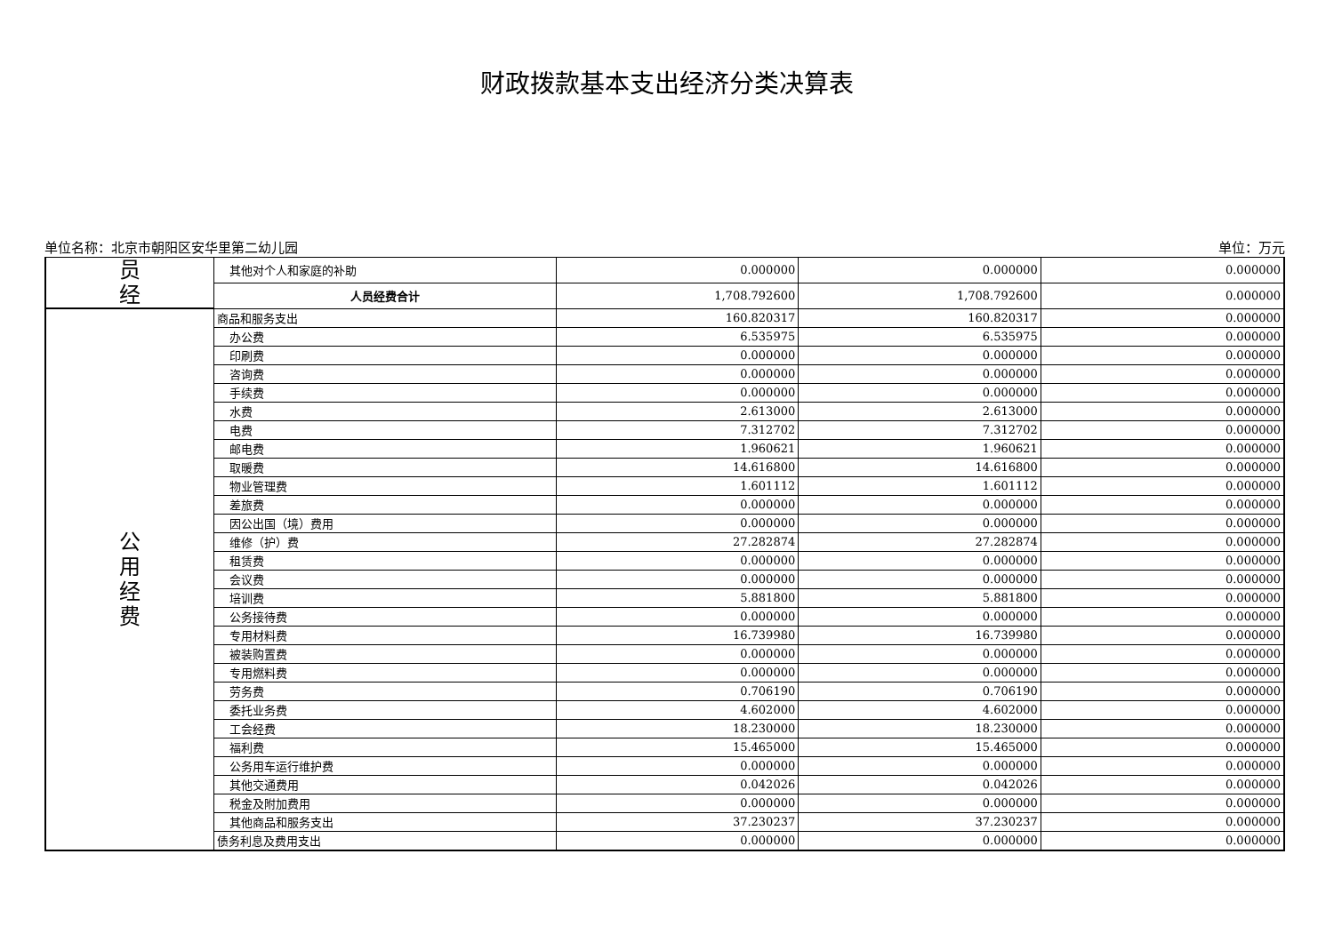财政拨款基本支出经济分类决算表
单位名称：北京市朝阳区安华里第二幼儿园 单位：万元
| 员 经 | 其他对个人和家庭的补助 | 0.000000 | 0.000000 | 0.000000 |
| | 人员经费合计 | 1,708.792600 | 1,708.792600 | 0.000000 |
| 公 用 经 费 | 商品和服务支出 | 160.820317 | 160.820317 | 0.000000 |
| | 办公费 | 6.535975 | 6.535975 | 0.000000 |
| | 印刷费 | 0.000000 | 0.000000 | 0.000000 |
| | 咨询费 | 0.000000 | 0.000000 | 0.000000 |
| | 手续费 | 0.000000 | 0.000000 | 0.000000 |
| | 水费 | 2.613000 | 2.613000 | 0.000000 |
| | 电费 | 7.312702 | 7.312702 | 0.000000 |
| | 邮电费 | 1.960621 | 1.960621 | 0.000000 |
| | 取暖费 | 14.616800 | 14.616800 | 0.000000 |
| | 物业管理费 | 1.601112 | 1.601112 | 0.000000 |
| | 差旅费 | 0.000000 | 0.000000 | 0.000000 |
| | 因公出国（境）费用 | 0.000000 | 0.000000 | 0.000000 |
| | 维修（护）费 | 27.282874 | 27.282874 | 0.000000 |
| | 租赁费 | 0.000000 | 0.000000 | 0.000000 |
| | 会议费 | 0.000000 | 0.000000 | 0.000000 |
| | 培训费 | 5.881800 | 5.881800 | 0.000000 |
| | 公务接待费 | 0.000000 | 0.000000 | 0.000000 |
| | 专用材料费 | 16.739980 | 16.739980 | 0.000000 |
| | 被装购置费 | 0.000000 | 0.000000 | 0.000000 |
| | 专用燃料费 | 0.000000 | 0.000000 | 0.000000 |
| | 劳务费 | 0.706190 | 0.706190 | 0.000000 |
| | 委托业务费 | 4.602000 | 4.602000 | 0.000000 |
| | 工会经费 | 18.230000 | 18.230000 | 0.000000 |
| | 福利费 | 15.465000 | 15.465000 | 0.000000 |
| | 公务用车运行维护费 | 0.000000 | 0.000000 | 0.000000 |
| | 其他交通费用 | 0.042026 | 0.042026 | 0.000000 |
| | 税金及附加费用 | 0.000000 | 0.000000 | 0.000000 |
| | 其他商品和服务支出 | 37.230237 | 37.230237 | 0.000000 |
| | 债务利息及费用支出 | 0.000000 | 0.000000 | 0.000000 |